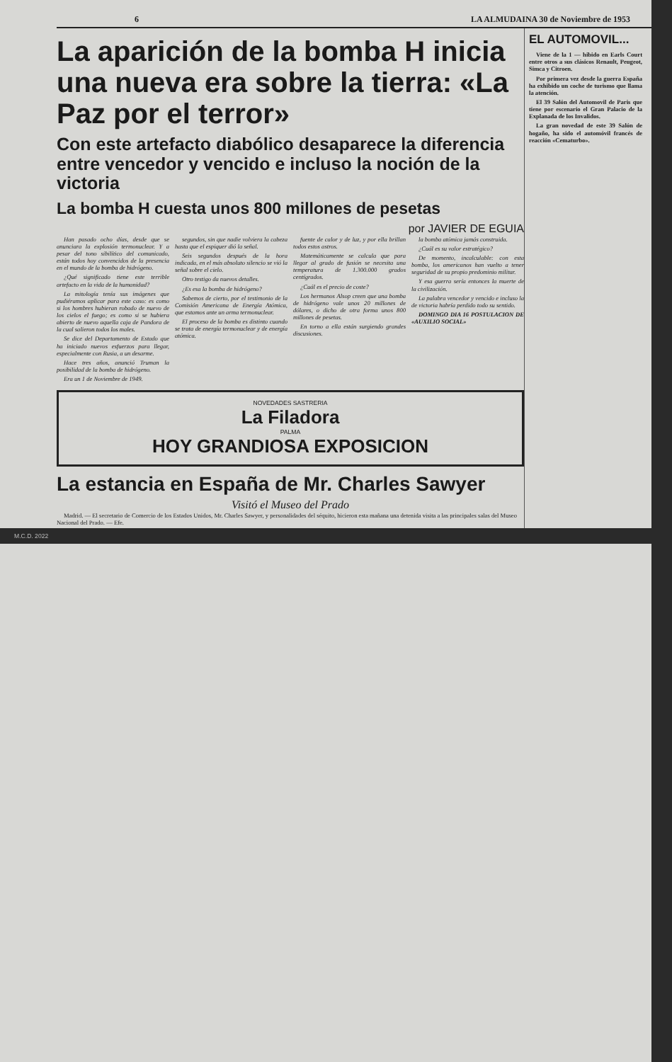6 LA ALMUDAINA 30 de Noviembre de 1953
La aparición de la bomba H inicia una nueva era sobre la tierra: «La Paz por el terror»
Con este artefacto diabólico desaparece la diferencia entre vencedor y vencido e incluso la noción de la victoria
La bomba H cuesta unos 800 millones de pesetas
por JAVIER DE EGUIA
Han pasado ocho días, desde que se anunciara la explosión termonuclear. Y a pesar del tono sibilítico del comunicado, están todos hoy convencidos de la presencia en el mundo de la bomba de hidrógeno.
¿Qué significado tiene este terrible artefacto en la vida de la humanidad?
La mitología tenía sus imágenes que pudiéramos aplicar para este caso: es como si los hombres hubieran robado de nuevo de los cielos el fuego; es como si se hubiera abierto de nuevo aquella caja de Pandora de la cual salieron todos los males.
Se dice del Departamento de Estado que ha iniciado nuevos esfuerzos para llegar, especialmente con Rusia, a un desarme.
Hace tres años, anunció Truman la posibilidad de la bomba de hidrógeno.
Era un 1 de Noviembre de 1949.
segundos, sin que nadie volviera la cabeza hasta que el espiquer dió la señal.
Seis segundos después de la hora indicada, en el más absoluto silencio se vió la señal sobre el cielo.
Otro testigo da nuevos detalles.
¿Es esa la bomba de hidrógeno?
Sabemos de cierto, por el testimonio de la Comisión Americana de Energía Atómica, que estamos ante un arma termonuclear.
El proceso de la bomba es distinto cuando se trata de energía termonuclear y de energía atómica.
fuente de calor y de luz, y por ella brillan todos estos astros.
Matemáticamente se calcula que para llegar al grado de fusión se necesita una temperatura de 1.300.000 grados centígrados.
¿Cuál es el precio de coste?
Los hermanos Alsop creen que una bomba de hidrógeno vale unos 20 millones de dólares, o dicho de otra forma unos 800 millones de pesetas.
En torno a ella están surgiendo grandes discusiones.
la bomba atómica jamás construida.
¿Cuál es su valor estratégico?
De momento, incalculable: con esta bomba, los americanos han vuelto a tener seguridad de su propio predominio militar.
Y esa guerra sería entonces la muerte de la civilización.
La palabra vencedor y vencido e incluso la de victoria habría perdido todo su sentido.
DOMINGO DIA 16 POSTULACION DE «AUXILIO SOCIAL»
NOVEDADES SASTRERIA
La Filadora
PALMA
HOY GRANDIOSA EXPOSICION
La estancia en España de Mr. Charles Sawyer
Visitó el Museo del Prado
Madrid. — El secretario de Comercio de los Estados Unidos, Mr. Charles Sawyer, y personalidades del séquito, hicieron esta mañana una detenida visita a las principales salas del Museo Nacional del Prado. — Efe.
EL AUTOMOVIL...
Viene de la 1 — hibido en Earls Court entre otros a sus clásicos Renault, Peugeot, Simca y Citroen.
Por primera vez desde la guerra España ha exhibido un coche de turismo que llama la atención.
El 39 Salón del Automovil de Paris que tiene por escenario el Gran Palacio de la Explanada de los Invalidos.
La gran novedad de este 39 Salón de hogaño, ha sido el automóvil francés de reacción «Cematurbo».
M.C.D. 2022